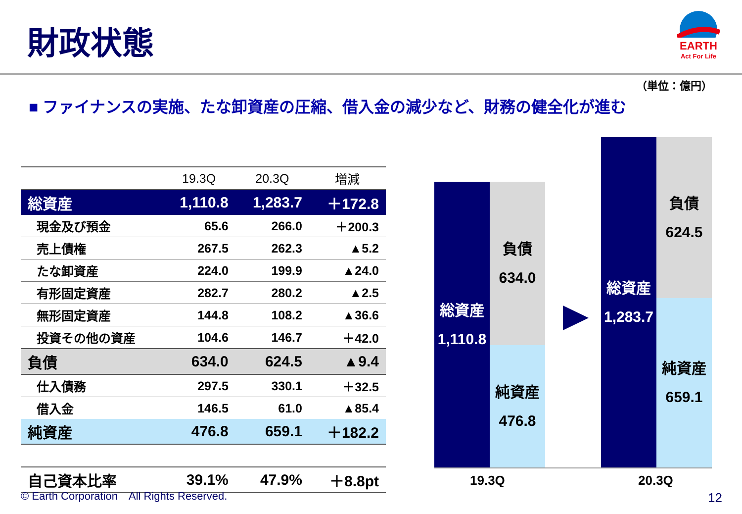財政状態
EARTH
Act For Life
（単位：億円）
■ ファイナンスの実施、たな卸資産の圧縮、借入金の減少など、財務の健全化が進む
| | 19.3Q | 20.3Q | 増減 |
| --- | --- | --- | --- |
| 総資産 | 1,110.8 | 1,283.7 | ＋172.8 |
| 現金及び預金 | 65.6 | 266.0 | ＋200.3 |
| 売上債権 | 267.5 | 262.3 | ▲5.2 |
| たな卸資産 | 224.0 | 199.9 | ▲24.0 |
| 有形固定資産 | 282.7 | 280.2 | ▲2.5 |
| 無形固定資産 | 144.8 | 108.2 | ▲36.6 |
| 投資その他の資産 | 104.6 | 146.7 | ＋42.0 |
| 負債 | 634.0 | 624.5 | ▲9.4 |
| 仕入債務 | 297.5 | 330.1 | ＋32.5 |
| 借入金 | 146.5 | 61.0 | ▲85.4 |
| 純資産 | 476.8 | 659.1 | ＋182.2 |
| 自己資本比率 | 39.1% | 47.9% | ＋8.8pt |
総資産
1,110.8
負債
634.0
純資産
476.8
総資産
1,283.7
負債
624.5
純資産
659.1
19.3Q 20.3Q
© Earth Corporation　All Rights Reserved.
12